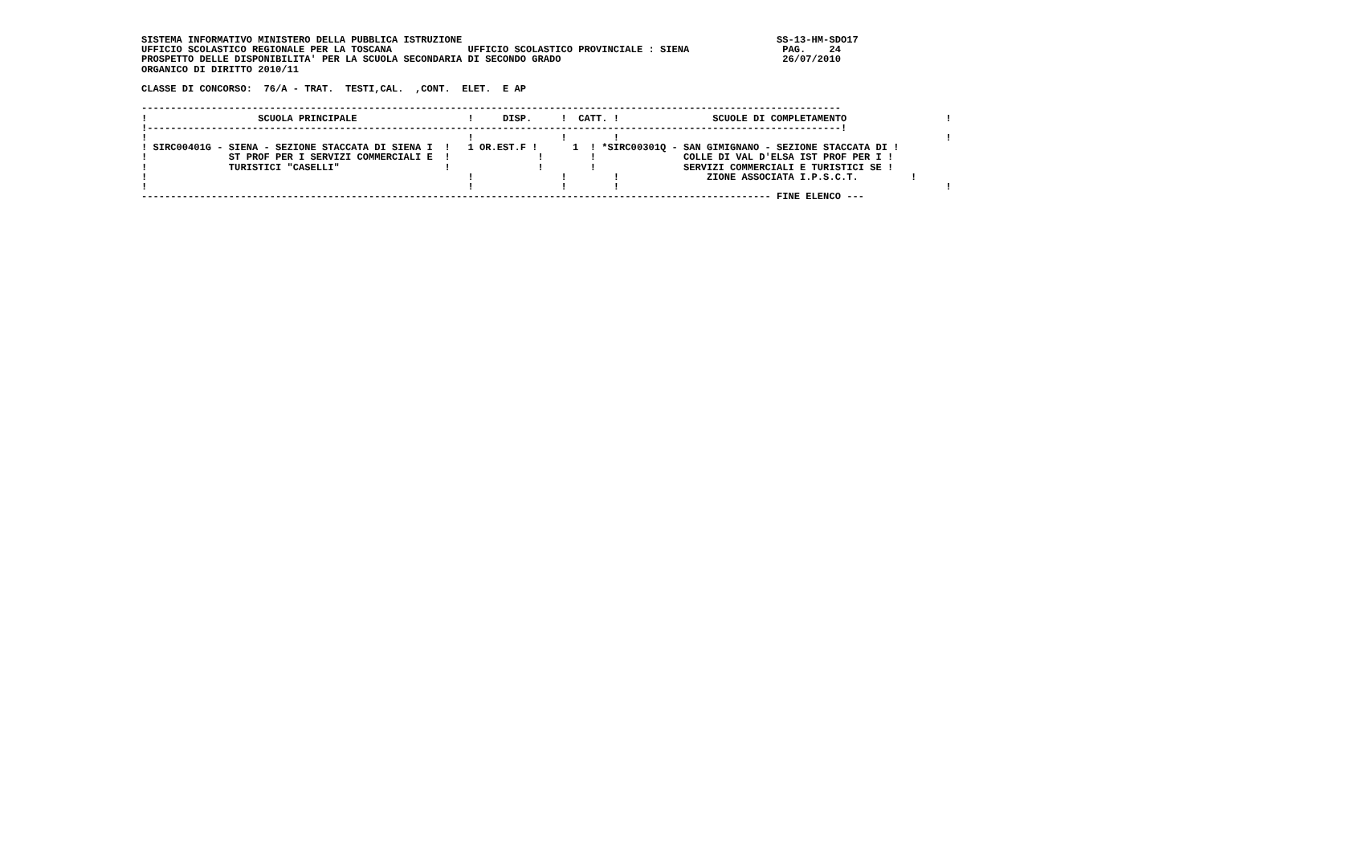SISTEMA INFORMATIVO MINISTERO DELLA PUBBLICA ISTRUZIONE                                                      SS-13-HM-SDO17
UFFICIO SCOLASTICO REGIONALE PER LA TOSCANA             UFFICIO SCOLASTICO PROVINCIALE : SIENA                PAG.    24
PROSPETTO DELLE DISPONIBILITA' PER LA SCUOLA SECONDARIA DI SECONDO GRADO                                      26/07/2010
ORGANICO DI DIRITTO 2010/11

CLASSE DI CONCORSO:  76/A - TRAT.  TESTI,CAL.  ,CONT.  ELET.  E AP

------------------------------------------------------------------------------------------------------------------------
!                   SCUOLA PRINCIPALE                   !     DISP.     !  CATT. !                SCUOLE DI COMPLETAMENTO                 !
!-----------------------------------------------------------------------------------------------------------------------!
!                                                       !               !        !                                                        !
! SIRC00401G - SIENA - SEZIONE STACCATA DI SIENA I  !   1 OR.EST.F !      1  ! *SIRC00301Q - SAN GIMIGNANO - SEZIONE STACCATA DI !
!              ST PROF PER I SERVIZI COMMERCIALI E  !               !        !               COLLE DI VAL D'ELSA IST PROF PER I !
!              TURISTICI "CASELLI"                  !               !        !               SERVIZI COMMERCIALI E TURISTICI SE !
!                                                       !               !        !               ZIONE ASSOCIATA I.P.S.C.T.         !
!                                                       !               !        !                                                        !
------------------------------------------------------------------------------------------------------------ FINE ELENCO ---